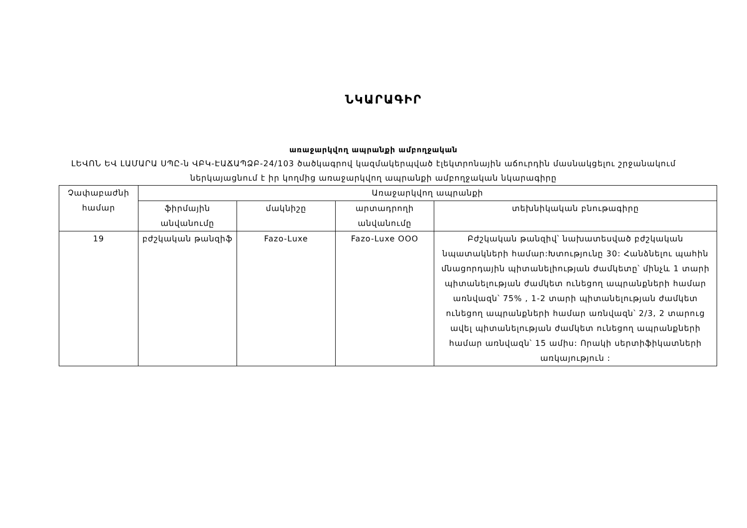ՆԿԱՐԱԳԻՐ
առաջարկվող ապրանքի ամբողջական
ԼԵՎՈՆ ԵՎ ԼԱՄԱՐԱ ՍՊԸ-ն ՎԲԿ-ԷԱՃԱՊՁԲ-24/103 ծածկագրով կազմակերպված էլեկտրոնային աճուրդին մասնակցելու շրջանակում ներկայացնում է իր կողմից առաջարկվող ապրանքի ամբողջական նկարագիրը
| Չափաբաժնի համար | Առաջարկվող ապրանքի | | | |
| | ֆիրմային անվանումը | մակնիշը | արտադրողի անվանումը | տեխնիկական բնութագիրը |
| 19 | բժշկական թանզիֆ | Fazo-Luxe | Fazo-Luxe OOO | Բժշկական թանզիվ՝ նախատեսված բժշկական նպատակների համար:Խտությունը 30: Հանձնելու պահին մնացորդային պիտանելիության ժամկետը՝ մինչև 1 տարի պիտանելության ժամկետ ունեցող ապրանքների համար առնվազն՝ 75% , 1-2 տարի պիտանելության ժամկետ ունեցող ապրանքների համար առնվազն՝ 2/3, 2 տարուց ավել պիտանելության ժամկետ ունեցող ապրանքների համար առնվազն՝ 15 ամիս: Որակի սերտիֆիկատների առկայություն : |